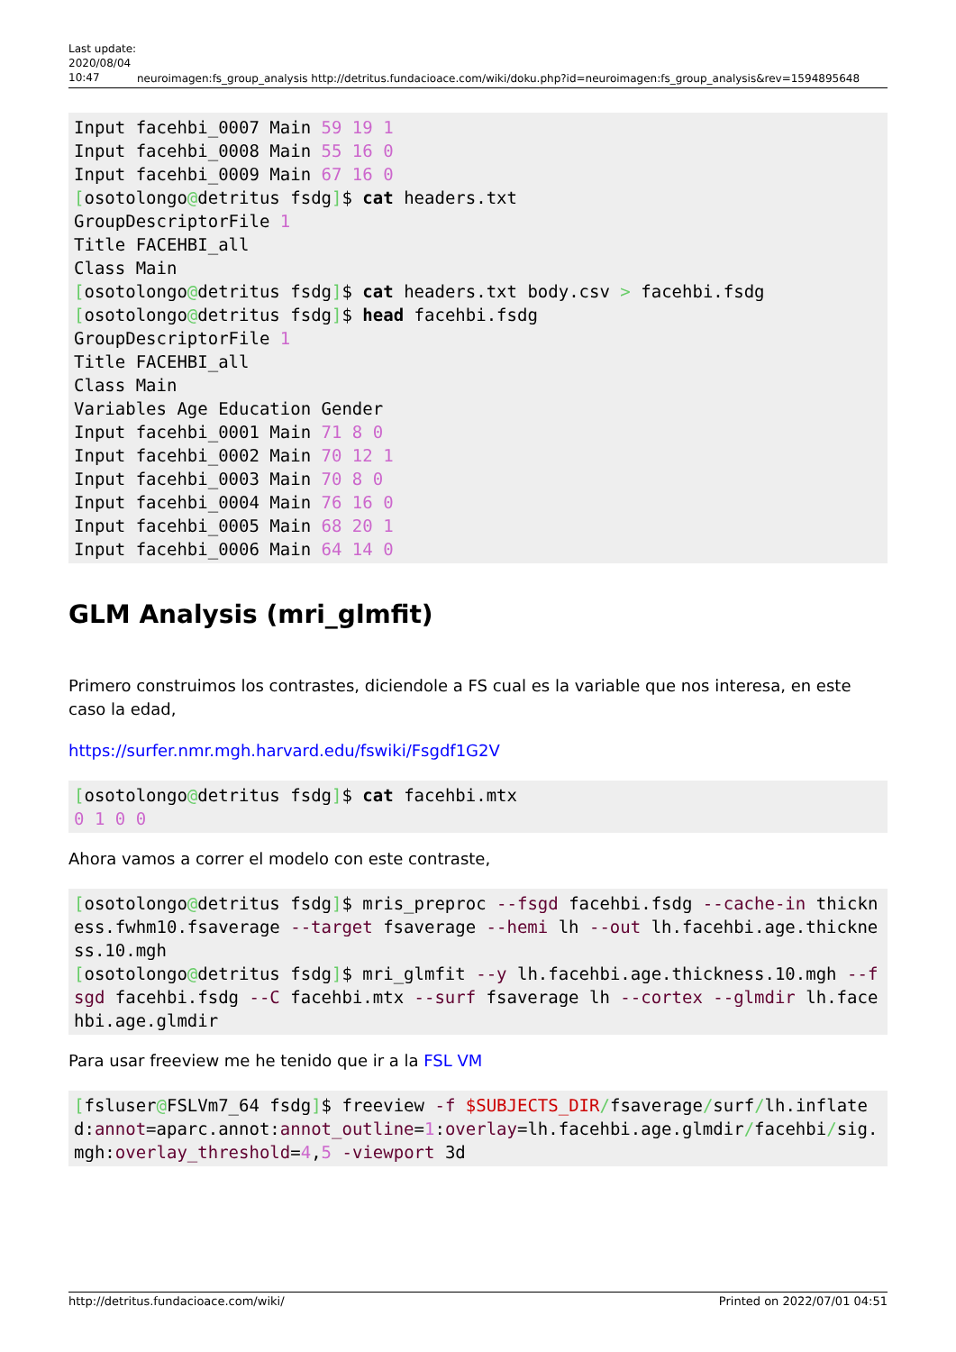Last update: 2020/08/04 10:47
neuroimagen:fs_group_analysis http://detritus.fundacioace.com/wiki/doku.php?id=neuroimagen:fs_group_analysis&rev=1594895648
Input facehbi_0007 Main 59 19 1
Input facehbi_0008 Main 55 16 0
Input facehbi_0009 Main 67 16 0
[osotolongo@detritus fsdg]$ cat headers.txt
GroupDescriptorFile 1
Title FACEHBI_all
Class Main
[osotolongo@detritus fsdg]$ cat headers.txt body.csv > facehbi.fsdg
[osotolongo@detritus fsdg]$ head facehbi.fsdg
GroupDescriptorFile 1
Title FACEHBI_all
Class Main
Variables Age Education Gender
Input facehbi_0001 Main 71 8 0
Input facehbi_0002 Main 70 12 1
Input facehbi_0003 Main 70 8 0
Input facehbi_0004 Main 76 16 0
Input facehbi_0005 Main 68 20 1
Input facehbi_0006 Main 64 14 0
GLM Analysis (mri_glmfit)
Primero construimos los contrastes, diciendole a FS cual es la variable que nos interesa, en este caso la edad,
https://surfer.nmr.mgh.harvard.edu/fswiki/Fsgdf1G2V
[osotolongo@detritus fsdg]$ cat facehbi.mtx
0 1 0 0
Ahora vamos a correr el modelo con este contraste,
[osotolongo@detritus fsdg]$ mris_preproc --fsgd facehbi.fsdg --cache-in thickness.fwhm10.fsaverage --target fsaverage --hemi lh --out lh.facehbi.age.thickness.10.mgh
[osotolongo@detritus fsdg]$ mri_glmfit --y lh.facehbi.age.thickness.10.mgh --fsgd facehbi.fsdg --C facehbi.mtx --surf fsaverage lh --cortex --glmdir lh.facehbi.age.glmdir
Para usar freeview me he tenido que ir a la FSL VM
[fsluser@FSLVm7_64 fsdg]$ freeview -f $SUBJECTS_DIR/fsaverage/surf/lh.inflated:annot=aparc.annot:annot_outline=1:overlay=lh.facehbi.age.glmdir/facehbi/sig.mgh:overlay_threshold=4,5 -viewport 3d
http://detritus.fundacioace.com/wiki/ Printed on 2022/07/01 04:51